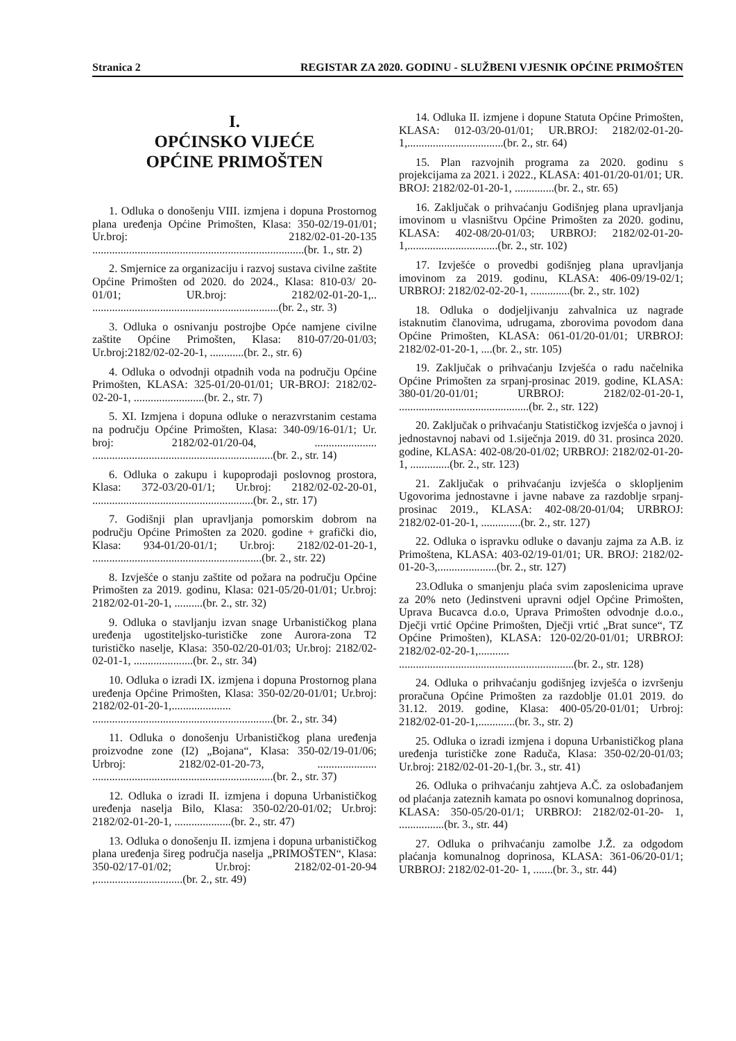Stranica 2 REGISTAR ZA 2020. GODINU - SLUŽBENI VJESNIK OPĆINE PRIMOŠTEN
I.
OPĆINSKO VIJEĆE
OPĆINE PRIMOŠTEN
1. Odluka o donošenju VIII. izmjena i dopuna Prostornog plana uređenja Općine Primošten, Klasa: 350-02/19-01/01; Ur.broj: 2182/02-01-20-135 ...........................................................................(br. 1., str. 2)
2. Smjernice za organizaciju i razvoj sustava civilne zaštite Općine Primošten od 2020. do 2024., Klasa: 810-03/ 20-01/01; UR.broj: 2182/02-01-20-1,.. ..................................................................(br. 2., str. 3)
3. Odluka o osnivanju postrojbe Opće namjene civilne zaštite Općine Primošten, Klasa: 810-07/20-01/03; Ur.broj:2182/02-02-20-1, ............(br. 2., str. 6)
4. Odluka o odvodnji otpadnih voda na području Općine Primošten, KLASA: 325-01/20-01/01; UR-BROJ: 2182/02-02-20-1, .........................(br. 2., str. 7)
5. XI. Izmjena i dopuna odluke o nerazvrstanim cestama na području Općine Primošten, Klasa: 340-09/16-01/1; Ur. broj: 2182/02-01/20-04, ...................... ................................................................(br. 2., str. 14)
6. Odluka o zakupu i kupoprodaji poslovnog prostora, Klasa: 372-03/20-01/1; Ur.broj: 2182/02-02-20-01, .........................................................(br. 2., str. 17)
7. Godišnji plan upravljanja pomorskim dobrom na području Općine Primošten za 2020. godine + grafički dio, Klasa: 934-01/20-01/1; Ur.broj: 2182/02-01-20-1, ............................................................(br. 2., str. 22)
8. Izvješće o stanju zaštite od požara na području Općine Primošten za 2019. godinu, Klasa: 021-05/20-01/01; Ur.broj: 2182/02-01-20-1, ..........(br. 2., str. 32)
9. Odluka o stavljanju izvan snage Urbanističkog plana uređenja ugostiteljsko-turističke zone Aurora-zona T2 turističko naselje, Klasa: 350-02/20-01/03; Ur.broj: 2182/02-02-01-1, .....................(br. 2., str. 34)
10. Odluka o izradi IX. izmjena i dopuna Prostornog plana uređenja Općine Primošten, Klasa: 350-02/20-01/01; Ur.broj: 2182/02-01-20-1,..................... ................................................................(br. 2., str. 34)
11. Odluka o donošenju Urbanističkog plana uređenja proizvodne zone (I2) „Bojana“, Klasa: 350-02/19-01/06; Urbroj: 2182/02-01-20-73, ..................... ................................................................(br. 2., str. 37)
12. Odluka o izradi II. izmjena i dopuna Urbanističkog uređenja naselja Bilo, Klasa: 350-02/20-01/02; Ur.broj: 2182/02-01-20-1, ....................(br. 2., str. 47)
13. Odluka o donošenju II. izmjena i dopuna urbanističkog plana uređenja šireg područja naselja „PRIMOŠTEN“, Klasa: 350-02/17-01/02; Ur.broj: 2182/02-01-20-94 ,...............................(br. 2., str. 49)
14. Odluka II. izmjene i dopune Statuta Općine Primošten, KLASA: 012-03/20-01/01; UR.BROJ: 2182/02-01-20-1,..................................(br. 2., str. 64)
15. Plan razvojnih programa za 2020. godinu s projekcijama za 2021. i 2022., KLASA: 401-01/20-01/01; UR. BROJ: 2182/02-01-20-1, ..............(br. 2., str. 65)
16. Zaključak o prihvaćanju Godišnjeg plana upravljanja imovinom u vlasništvu Općine Primošten za 2020. godinu, KLASA: 402-08/20-01/03; URBROJ: 2182/02-01-20-1,................................(br. 2., str. 102)
17. Izvješće o provedbi godišnjeg plana upravljanja imovinom za 2019. godinu, KLASA: 406-09/19-02/1; URBROJ: 2182/02-02-20-1, ..............(br. 2., str. 102)
18. Odluka o dodjeljivanju zahvalnica uz nagrade istaknutim članovima, udrugama, zborovima povodom dana Općine Primošten, KLASA: 061-01/20-01/01; URBROJ: 2182/02-01-20-1, ....(br. 2., str. 105)
19. Zaključak o prihvaćanju Izvješća o radu načelnika Općine Primošten za srpanj-prosinac 2019. godine, KLASA: 380-01/20-01/01; URBROJ: 2182/02-01-20-1, ..............................................(br. 2., str. 122)
20. Zaključak o prihvaćanju Statističkog izvješća o javnoj i jednostavnoj nabavi od 1.siječnja 2019. d0 31. prosinca 2020. godine, KLASA: 402-08/20-01/02; URBROJ: 2182/02-01-20-1, ..............(br. 2., str. 123)
21. Zaključak o prihvaćanju izvješća o sklopljenim Ugovorima jednostavne i javne nabave za razdoblje srpanj-prosinac 2019., KLASA: 402-08/20-01/04; URBROJ: 2182/02-01-20-1, ..............(br. 2., str. 127)
22. Odluka o ispravku odluke o davanju zajma za A.B. iz Primoštena, KLASA: 403-02/19-01/01; UR. BROJ: 2182/02-01-20-3,.....................(br. 2., str. 127)
23.Odluka o smanjenju plaća svim zaposlenicima uprave za 20% neto (Jedinstveni upravni odjel Općine Primošten, Uprava Bucavca d.o.o, Uprava Primošten odvodnje d.o.o., Dječji vrtić Općine Primošten, Dječji vrtić „Brat sunce“, TZ Općine Primošten), KLASA: 120-02/20-01/01; URBROJ: 2182/02-02-20-1,........... ..............................................................(br. 2., str. 128)
24. Odluka o prihvaćanju godišnjeg izvješća o izvršenju proračuna Općine Primošten za razdoblje 01.01 2019. do 31.12. 2019. godine, Klasa: 400-05/20-01/01; Urbroj: 2182/02-01-20-1,.............(br. 3., str. 2)
25. Odluka o izradi izmjena i dopuna Urbanističkog plana uređenja turističke zone Raduča, Klasa: 350-02/20-01/03; Ur.broj: 2182/02-01-20-1,(br. 3., str. 41)
26. Odluka o prihvaćanju zahtjeva A.Č. za oslobađanjem od plaćanja zateznih kamata po osnovi komunalnog doprinosa, KLASA: 350-05/20-01/1; URBROJ: 2182/02-01-20- 1, ................(br. 3., str. 44)
27. Odluka o prihvaćanju zamolbe J.Ž. za odgodom plaćanja komunalnog doprinosa, KLASA: 361-06/20-01/1; URBROJ: 2182/02-01-20- 1, .......(br. 3., str. 44)